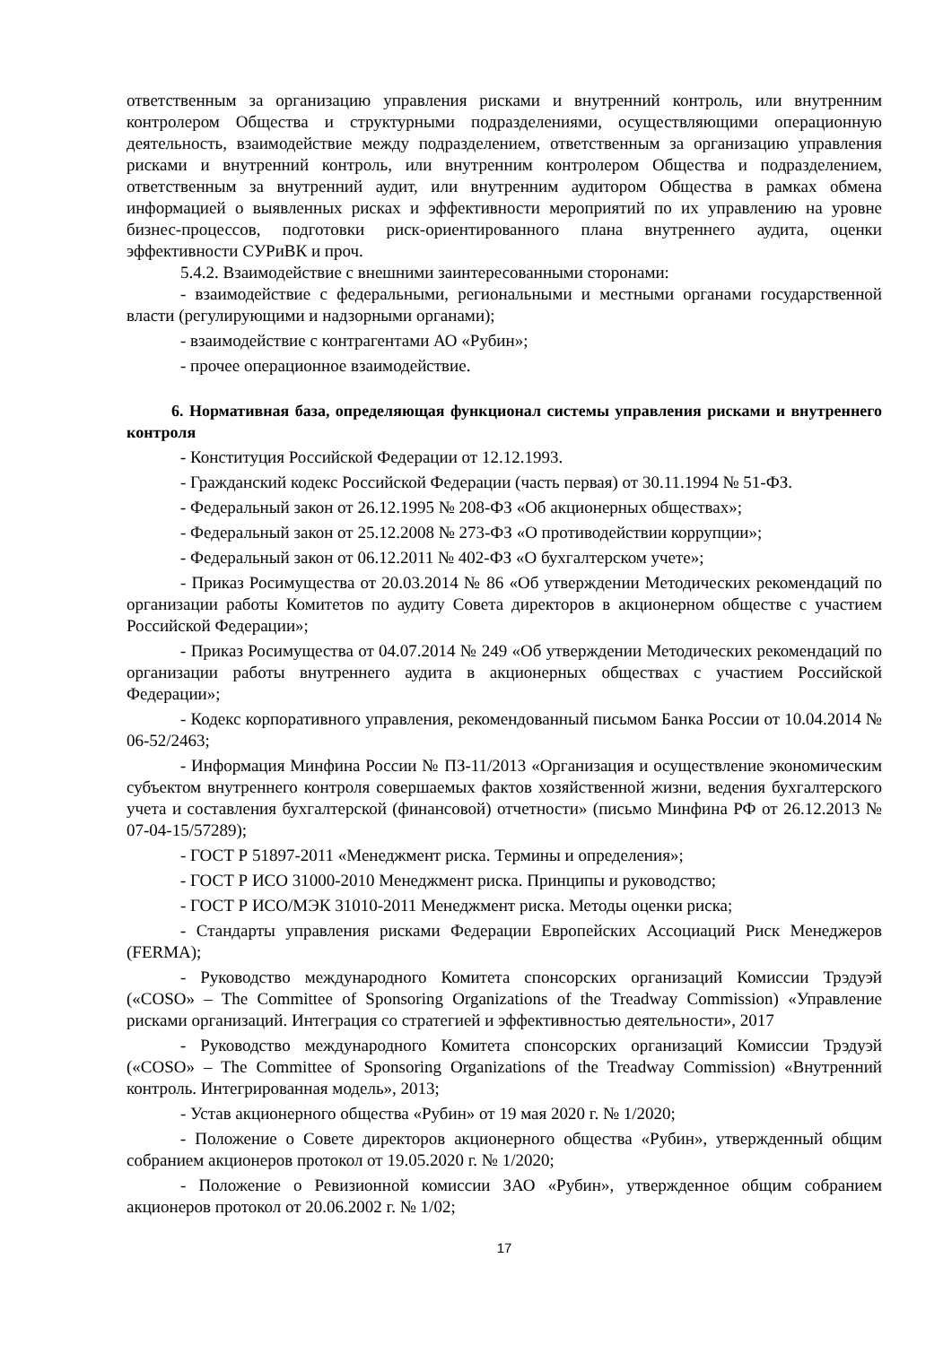ответственным за организацию управления рисками и внутренний контроль, или внутренним контролером Общества и структурными подразделениями, осуществляющими операционную деятельность, взаимодействие между подразделением, ответственным за организацию управления рисками и внутренний контроль, или внутренним контролером Общества и подразделением, ответственным за внутренний аудит, или внутренним аудитором Общества в рамках обмена информацией о выявленных рисках и эффективности мероприятий по их управлению на уровне бизнес-процессов, подготовки риск-ориентированного плана внутреннего аудита, оценки эффективности СУРиВК и проч.
5.4.2. Взаимодействие с внешними заинтересованными сторонами:
- взаимодействие с федеральными, региональными и местными органами государственной власти (регулирующими и надзорными органами);
- взаимодействие с контрагентами АО «Рубин»;
- прочее операционное взаимодействие.
6. Нормативная база, определяющая функционал системы управления рисками и внутреннего контроля
- Конституция Российской Федерации от 12.12.1993.
- Гражданский кодекс Российской Федерации (часть первая) от 30.11.1994 № 51-ФЗ.
- Федеральный закон от 26.12.1995 № 208-ФЗ «Об акционерных обществах»;
- Федеральный закон от 25.12.2008 № 273-ФЗ «О противодействии коррупции»;
- Федеральный закон от 06.12.2011 № 402-ФЗ «О бухгалтерском учете»;
- Приказ Росимущества от 20.03.2014 № 86 «Об утверждении Методических рекомендаций по организации работы Комитетов по аудиту Совета директоров в акционерном обществе с участием Российской Федерации»;
- Приказ Росимущества от 04.07.2014 № 249 «Об утверждении Методических рекомендаций по организации работы внутреннего аудита в акционерных обществах с участием Российской Федерации»;
- Кодекс корпоративного управления, рекомендованный письмом Банка России от 10.04.2014 № 06-52/2463;
- Информация Минфина России № ПЗ-11/2013 «Организация и осуществление экономическим субъектом внутреннего контроля совершаемых фактов хозяйственной жизни, ведения бухгалтерского учета и составления бухгалтерской (финансовой) отчетности» (письмо Минфина РФ от 26.12.2013 № 07-04-15/57289);
- ГОСТ Р 51897-2011 «Менеджмент риска. Термины и определения»;
- ГОСТ Р ИСО 31000-2010 Менеджмент риска. Принципы и руководство;
- ГОСТ Р ИСО/МЭК 31010-2011 Менеджмент риска. Методы оценки риска;
- Стандарты управления рисками Федерации Европейских Ассоциаций Риск Менеджеров (FERMA);
- Руководство международного Комитета спонсорских организаций Комиссии Трэдуэй («COSO» – The Committee of Sponsoring Organizations of the Treadway Commission) «Управление рисками организаций. Интеграция со стратегией и эффективностью деятельности», 2017
- Руководство международного Комитета спонсорских организаций Комиссии Трэдуэй («COSO» – The Committee of Sponsoring Organizations of the Treadway Commission) «Внутренний контроль. Интегрированная модель», 2013;
- Устав акционерного общества «Рубин» от 19 мая 2020 г. № 1/2020;
- Положение о Совете директоров акционерного общества «Рубин», утвержденный общим собранием акционеров протокол от 19.05.2020 г. № 1/2020;
- Положение о Ревизионной комиссии ЗАО «Рубин», утвержденное общим собранием акционеров протокол от 20.06.2002 г. № 1/02;
17